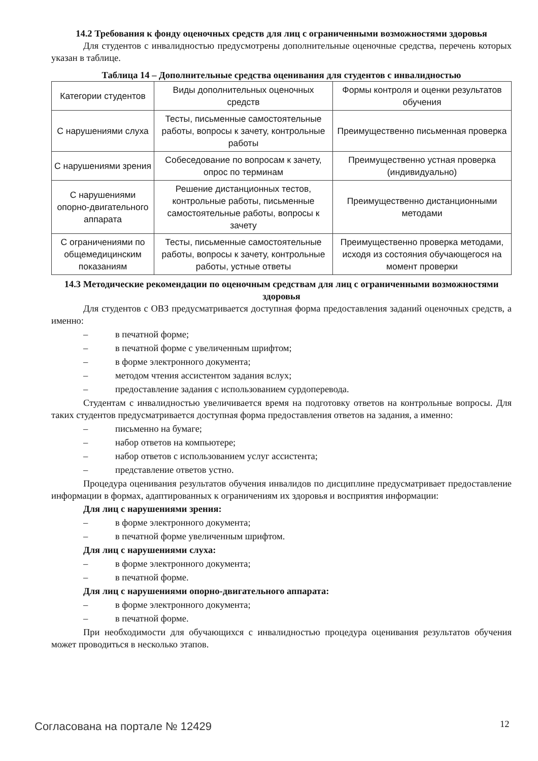14.2 Требования к фонду оценочных средств для лиц с ограниченными возможностями здоровья
Для студентов с инвалидностью предусмотрены дополнительные оценочные средства, перечень которых указан в таблице.
Таблица 14 – Дополнительные средства оценивания для студентов с инвалидностью
| Категории студентов | Виды дополнительных оценочных средств | Формы контроля и оценки результатов обучения |
| С нарушениями слуха | Тесты, письменные самостоятельные работы, вопросы к зачету, контрольные работы | Преимущественно письменная проверка |
| С нарушениями зрения | Собеседование по вопросам к зачету, опрос по терминам | Преимущественно устная проверка (индивидуально) |
| С нарушениями опорно-двигательного аппарата | Решение дистанционных тестов, контрольные работы, письменные самостоятельные работы, вопросы к зачету | Преимущественно дистанционными методами |
| С ограничениями по общемедицинским показаниям | Тесты, письменные самостоятельные работы, вопросы к зачету, контрольные работы, устные ответы | Преимущественно проверка методами, исходя из состояния обучающегося на момент проверки |
14.3 Методические рекомендации по оценочным средствам для лиц с ограниченными возможностями здоровья
Для студентов с ОВЗ предусматривается доступная форма предоставления заданий оценочных средств, а именно:
– в печатной форме;
– в печатной форме с увеличенным шрифтом;
– в форме электронного документа;
– методом чтения ассистентом задания вслух;
– предоставление задания с использованием сурдоперевода.
Студентам с инвалидностью увеличивается время на подготовку ответов на контрольные вопросы. Для таких студентов предусматривается доступная форма предоставления ответов на задания, а именно:
– письменно на бумаге;
– набор ответов на компьютере;
– набор ответов с использованием услуг ассистента;
– представление ответов устно.
Процедура оценивания результатов обучения инвалидов по дисциплине предусматривает предоставление информации в формах, адаптированных к ограничениям их здоровья и восприятия информации:
Для лиц с нарушениями зрения:
– в форме электронного документа;
– в печатной форме увеличенным шрифтом.
Для лиц с нарушениями слуха:
– в форме электронного документа;
– в печатной форме.
Для лиц с нарушениями опорно-двигательного аппарата:
– в форме электронного документа;
– в печатной форме.
При необходимости для обучающихся с инвалидностью процедура оценивания результатов обучения может проводиться в несколько этапов.
Согласована на портале № 12429 12